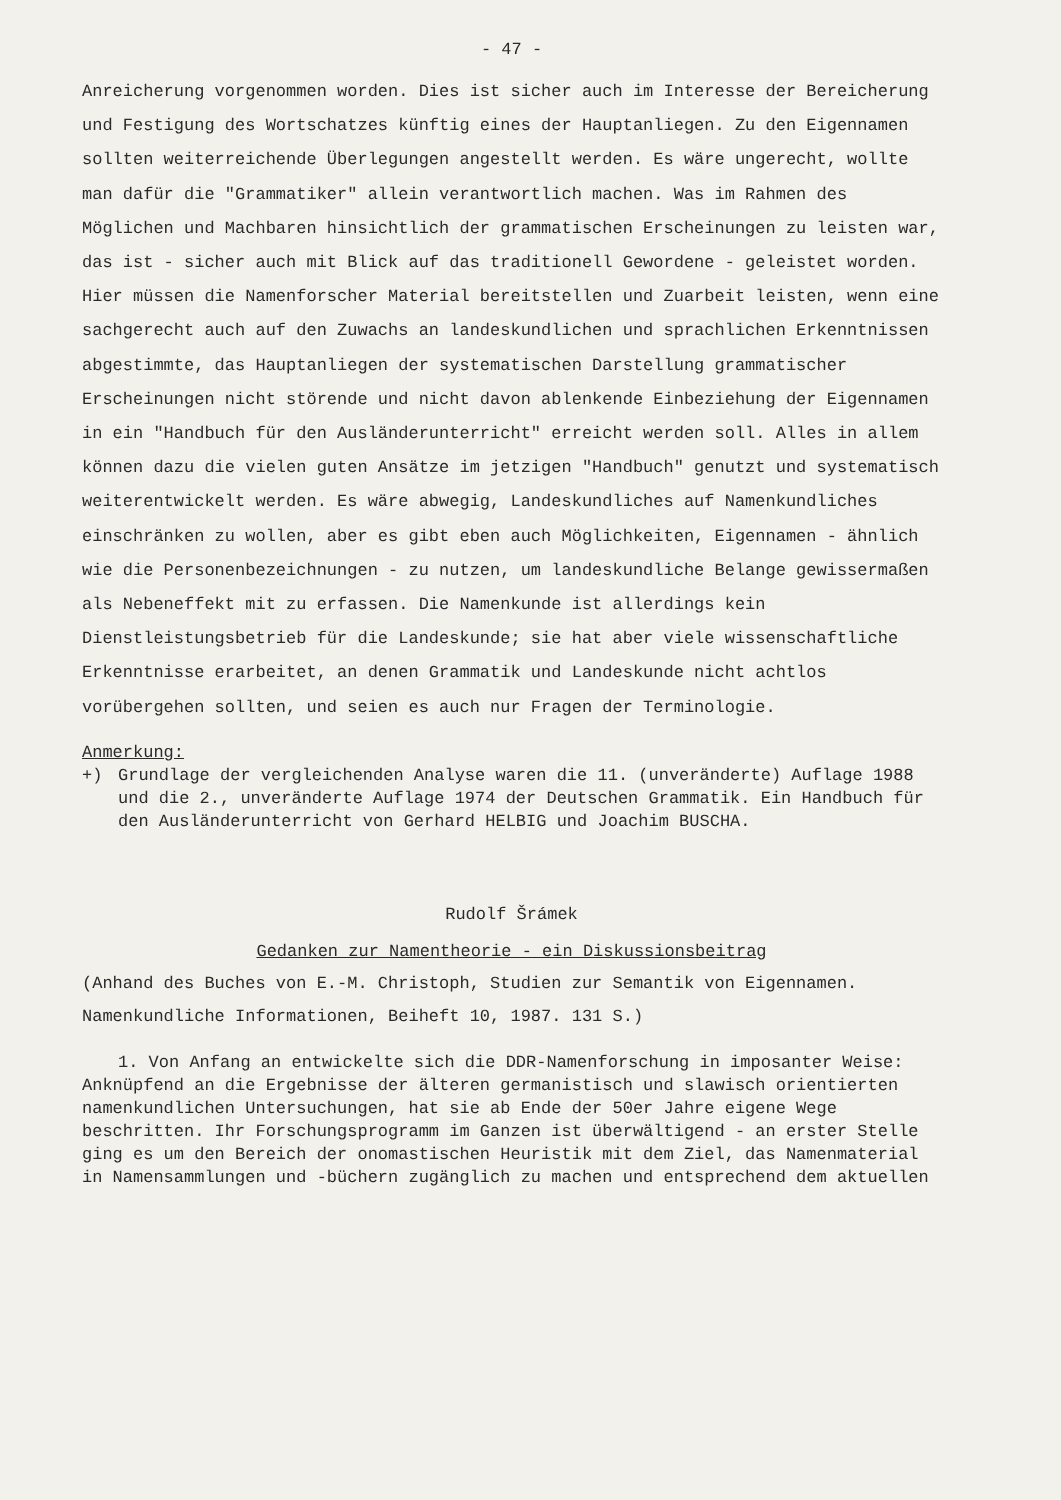- 47 -
Anreicherung vorgenommen worden. Dies ist sicher auch im Interesse der Bereicherung und Festigung des Wortschatzes künftig eines der Hauptanliegen. Zu den Eigennamen sollten weiterreichende Überlegungen angestellt werden. Es wäre ungerecht, wollte man dafür die "Grammatiker" allein verantwortlich machen. Was im Rahmen des Möglichen und Machbaren hinsichtlich der grammatischen Erscheinungen zu leisten war, das ist - sicher auch mit Blick auf das traditionell Gewordene - geleistet worden. Hier müssen die Namenforscher Material bereitstellen und Zuarbeit leisten, wenn eine sachgerecht auch auf den Zuwachs an landeskundlichen und sprachlichen Erkenntnissen abgestimmte, das Hauptanliegen der systematischen Darstellung grammatischer Erscheinungen nicht störende und nicht davon ablenkende Einbeziehung der Eigennamen in ein "Handbuch für den Ausländerunterricht" erreicht werden soll. Alles in allem können dazu die vielen guten Ansätze im jetzigen "Handbuch" genutzt und systematisch weiterentwickelt werden. Es wäre abwegig, Landeskundliches auf Namenkundliches einschränken zu wollen, aber es gibt eben auch Möglichkeiten, Eigennamen - ähnlich wie die Personenbezeichnungen - zu nutzen, um landeskundliche Belange gewissermaßen als Nebeneffekt mit zu erfassen. Die Namenkunde ist allerdings kein Dienstleistungsbetrieb für die Landeskunde; sie hat aber viele wissenschaftliche Erkenntnisse erarbeitet, an denen Grammatik und Landeskunde nicht achtlos vorübergehen sollten, und seien es auch nur Fragen der Terminologie.
Anmerkung:
+) Grundlage der vergleichenden Analyse waren die 11. (unveränderte) Auflage 1988 und die 2., unveränderte Auflage 1974 der Deutschen Grammatik. Ein Handbuch für den Ausländerunterricht von Gerhard HELBIG und Joachim BUSCHA.
Rudolf Šrámek
Gedanken zur Namentheorie - ein Diskussionsbeitrag
(Anhand des Buches von E.-M. Christoph, Studien zur Semantik von Eigennamen. Namenkundliche Informationen, Beiheft 10, 1987. 131 S.)
1. Von Anfang an entwickelte sich die DDR-Namenforschung in imposanter Weise: Anknüpfend an die Ergebnisse der älteren germanistisch und slawisch orientierten namenkundlichen Untersuchungen, hat sie ab Ende der 50er Jahre eigene Wege beschritten. Ihr Forschungsprogramm im Ganzen ist überwältigend - an erster Stelle ging es um den Bereich der onomastischen Heuristik mit dem Ziel, das Namenmaterial in Namensammlungen und -büchern zugänglich zu machen und entsprechend dem aktuellen